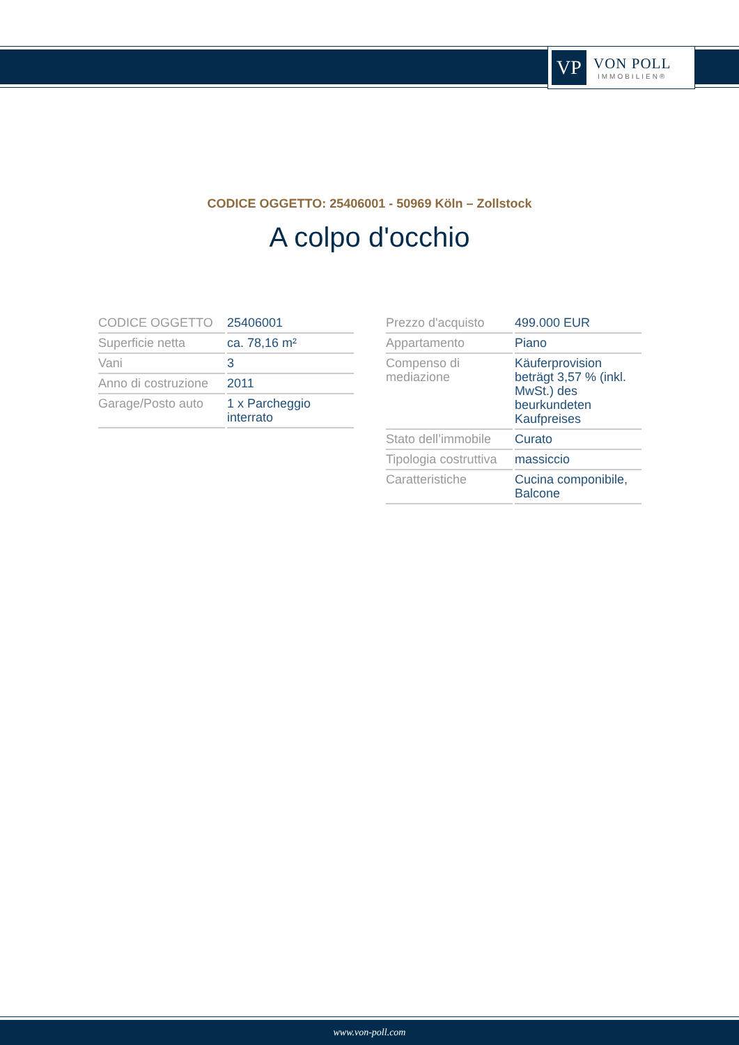VP
VON POLL
IMMOBILIEN®
CODICE OGGETTO: 25406001 - 50969 Köln – Zollstock
A colpo d'occhio
| CODICE OGGETTO | 25406001 |
| Superficie netta | ca. 78,16 m² |
| Vani | 3 |
| Anno di costruzione | 2011 |
| Garage/Posto auto | 1 x Parcheggio interrato |
| Prezzo d'acquisto | 499.000 EUR |
| Appartamento | Piano |
| Compenso di mediazione | Käuferprovision beträgt 3,57 % (inkl. MwSt.) des beurkundeten Kaufpreises |
| Stato dell’immobile | Curato |
| Tipologia costruttiva | massiccio |
| Caratteristiche | Cucina componibile, Balcone |
www.von-poll.com